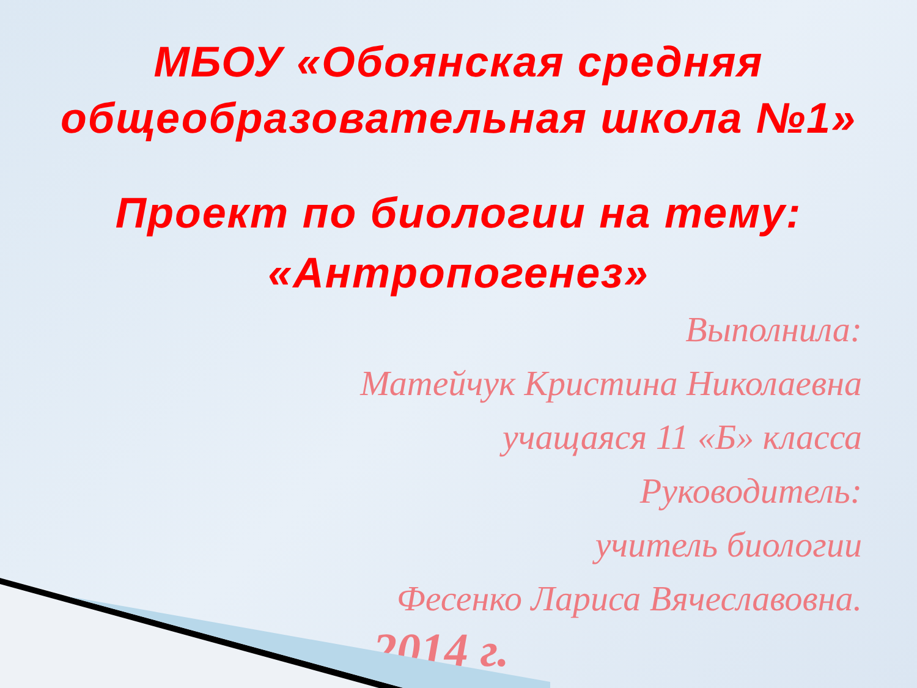МБОУ «Обоянская средняя
общеобразовательная школа №1»
Проект по биологии на тему:
«Антропогенез»
Выполнила:
Матейчук Кристина Николаевна
учащаяся 11 «Б» класса
Руководитель:
учитель биологии
Фесенко Лариса Вячеславовна.
2014 г.